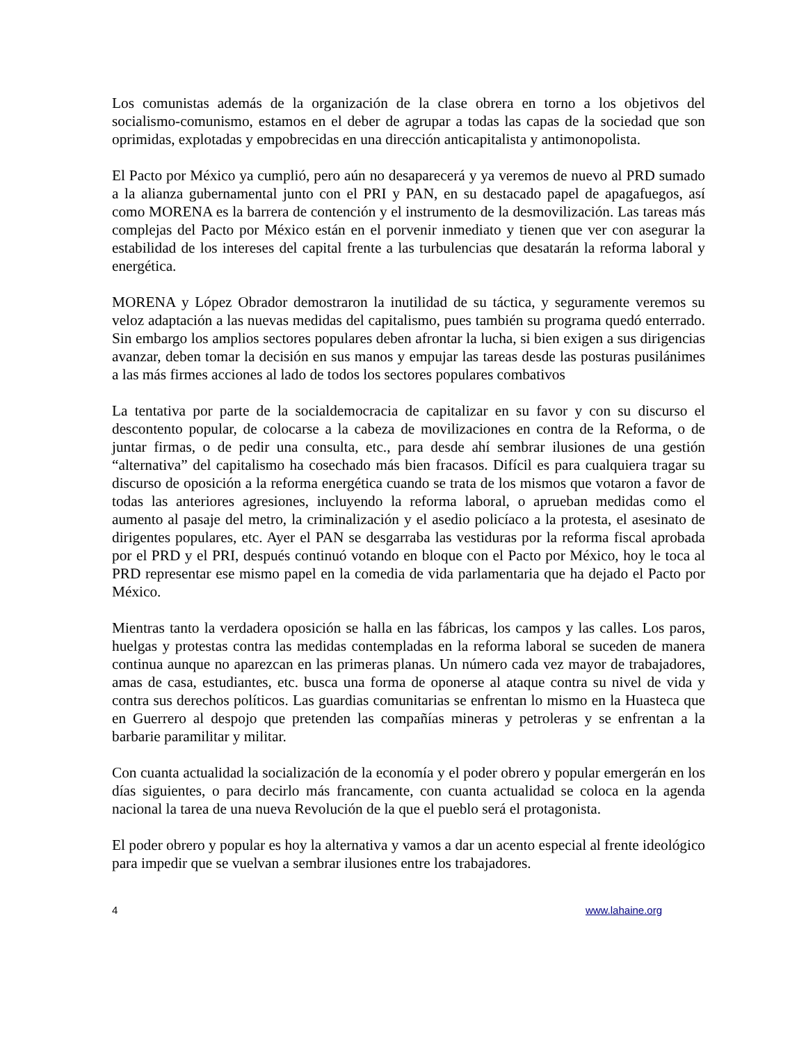Los comunistas además de la organización de la clase obrera en torno a los objetivos del socialismo-comunismo, estamos en el deber de agrupar a todas las capas de la sociedad que son oprimidas, explotadas y empobrecidas en una dirección anticapitalista y antimonopolista.
El Pacto por México ya cumplió, pero aún no desaparecerá y ya veremos de nuevo al PRD sumado a la alianza gubernamental junto con el PRI y PAN, en su destacado papel de apagafuegos, así como MORENA es la barrera de contención y el instrumento de la desmovilización. Las tareas más complejas del Pacto por México están en el porvenir inmediato y tienen que ver con asegurar la estabilidad de los intereses del capital frente a las turbulencias que desatarán la reforma laboral y energética.
MORENA y López Obrador demostraron la inutilidad de su táctica, y seguramente veremos su veloz adaptación a las nuevas medidas del capitalismo, pues también su programa quedó enterrado. Sin embargo los amplios sectores populares deben afrontar la lucha, si bien exigen a sus dirigencias avanzar, deben tomar la decisión en sus manos y empujar las tareas desde las posturas pusilánimes a las más firmes acciones al lado de todos los sectores populares combativos
La tentativa por parte de la socialdemocracia de capitalizar en su favor y con su discurso el descontento popular, de colocarse a la cabeza de movilizaciones en contra de la Reforma, o de juntar firmas, o de pedir una consulta, etc., para desde ahí sembrar ilusiones de una gestión “alternativa” del capitalismo ha cosechado más bien fracasos. Difícil es para cualquiera tragar su discurso de oposición a la reforma energética cuando se trata de los mismos que votaron a favor de todas las anteriores agresiones, incluyendo la reforma laboral, o aprueban medidas como el aumento al pasaje del metro, la criminalización y el asedio policíaco a la protesta, el asesinato de dirigentes populares, etc. Ayer el PAN se desgarraba las vestiduras por la reforma fiscal aprobada por el PRD y el PRI, después continuó votando en bloque con el Pacto por México, hoy le toca al PRD representar ese mismo papel en la comedia de vida parlamentaria que ha dejado el Pacto por México.
Mientras tanto la verdadera oposición se halla en las fábricas, los campos y las calles. Los paros, huelgas y protestas contra las medidas contempladas en la reforma laboral se suceden de manera continua aunque no aparezcan en las primeras planas. Un número cada vez mayor de trabajadores, amas de casa, estudiantes, etc. busca una forma de oponerse al ataque contra su nivel de vida y contra sus derechos políticos. Las guardias comunitarias se enfrentan lo mismo en la Huasteca que en Guerrero al despojo que pretenden las compañías mineras y petroleras y se enfrentan a la barbarie paramilitar y militar.
Con cuanta actualidad la socialización de la economía y el poder obrero y popular emergerán en los días siguientes, o para decirlo más francamente, con cuanta actualidad se coloca en la agenda nacional la tarea de una nueva Revolución de la que el pueblo será el protagonista.
El poder obrero y popular es hoy la alternativa y vamos a dar un acento especial al frente ideológico para impedir que se vuelvan a sembrar ilusiones entre los trabajadores.
4 www.lahaine.org